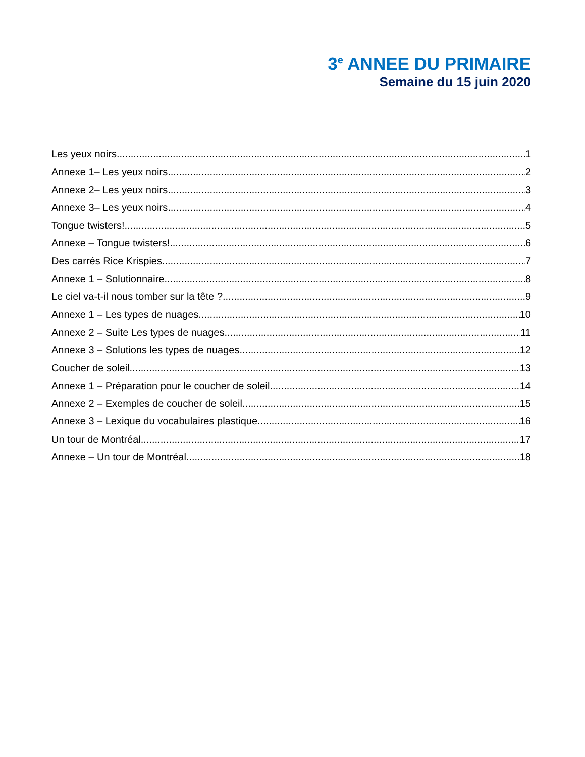3<sup>e</sup> ANNEE DU PRIMAIRE
Semaine du 15 juin 2020
Les yeux noirs 1
Annexe 1– Les yeux noirs 2
Annexe 2– Les yeux noirs 3
Annexe 3– Les yeux noirs 4
Tongue twisters! 5
Annexe – Tongue twisters! 6
Des carrés Rice Krispies 7
Annexe 1 – Solutionnaire 8
Le ciel va-t-il nous tomber sur la tête ? 9
Annexe 1 – Les types de nuages 10
Annexe 2 – Suite Les types de nuages 11
Annexe 3 – Solutions les types de nuages 12
Coucher de soleil 13
Annexe 1 – Préparation pour le coucher de soleil 14
Annexe 2 – Exemples de coucher de soleil 15
Annexe 3 – Lexique du vocabulaires plastique 16
Un tour de Montréal 17
Annexe – Un tour de Montréal 18